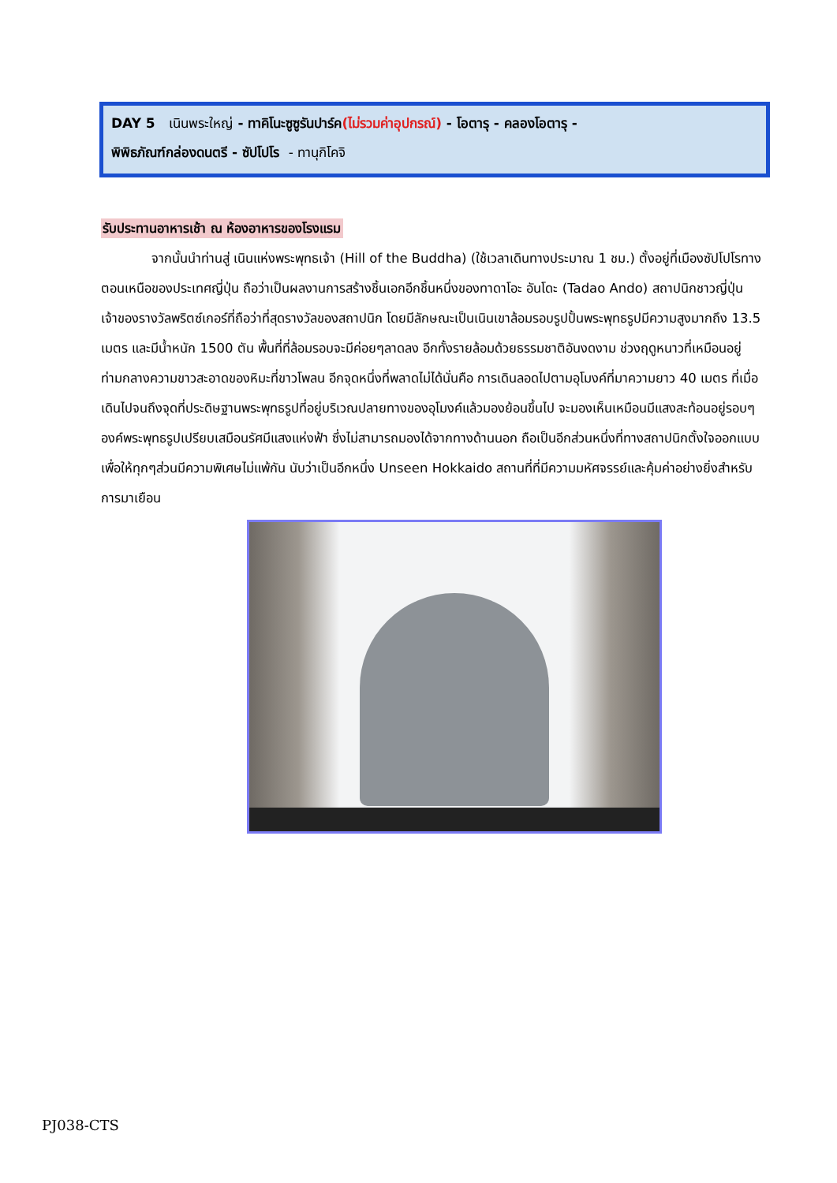DAY 5 เนินพระใหญ่ - ทาคิโนะซูซูรันปาร์ค(ไม่รวมค่าอุปกรณ์) - โอตารุ - คลองโอตารุ -
พิพิธภัณฑ์กล่องดนตรี - ซัปโปโร - ทานุกิโคจิ
รับประทานอาหารเช้า ณ ห้องอาหารของโรงแรม
จากนั้นนำท่านสู่ เนินแห่งพระพุทธเจ้า (Hill of the Buddha) (ใช้เวลาเดินทางประมาณ 1 ชม.) ตั้งอยู่ที่เมืองซัปโปโรทางตอนเหนือของประเทศญี่ปุ่น ถือว่าเป็นผลงานการสร้างชิ้นเอกอีกชิ้นหนึ่งของทาดาโอะ อันโดะ (Tadao Ando) สถาปนิกชาวญี่ปุ่นเจ้าของรางวัลพริตซ์เกอร์ที่ถือว่าที่สุดรางวัลของสถาปนิก โดยมีลักษณะเป็นเนินเขาล้อมรอบรูปปั้นพระพุทธรูปมีความสูงมากถึง 13.5 เมตร และมีน้ำหนัก 1500 ตัน พื้นที่ที่ล้อมรอบจะมีค่อยๆลาดลง อีกทั้งรายล้อมด้วยธรรมชาติอันงดงาม ช่วงฤดูหนาวที่เหมือนอยู่ท่ามกลางความขาวสะอาดของหิมะที่ขาวโพลน อีกจุดหนึ่งที่พลาดไม่ได้นั่นคือ การเดินลอดไปตามอุโมงค์ที่มาความยาว 40 เมตร ที่เมื่อเดินไปจนถึงจุดที่ประดิษฐานพระพุทธรูปที่อยู่บริเวณปลายทางของอุโมงค์แล้วมองย้อนขึ้นไป จะมองเห็นเหมือนมีแสงสะท้อนอยู่รอบๆ องค์พระพุทธรูปเปรียบเสมือนรัศมีแสงแห่งฟ้า ซึ่งไม่สามารถมองได้จากทางด้านนอก ถือเป็นอีกส่วนหนึ่งที่ทางสถาปนิกตั้งใจออกแบบ เพื่อให้ทุกๆส่วนมีความพิเศษไม่แพ้กัน นับว่าเป็นอีกหนึ่ง Unseen Hokkaido สถานที่ที่มีความมหัศจรรย์และคุ้มค่าอย่างยิ่งสำหรับการมาเยือน
PJ038-CTS